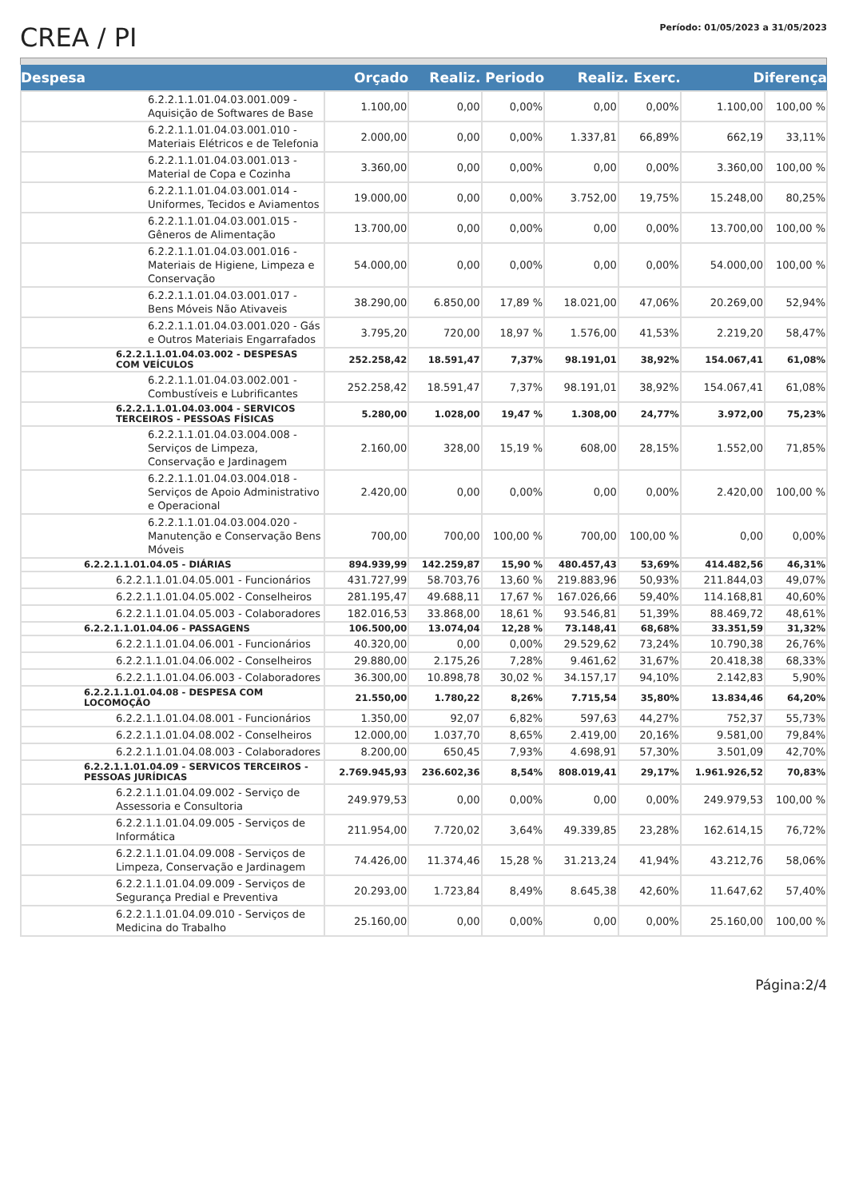CREA / PI
Período: 01/05/2023 a 31/05/2023
| Despesa | Orçado | Realiz. Periodo | | Realiz. Exerc. | | Diferença | |
| --- | --- | --- | --- | --- | --- | --- | --- |
| 6.2.2.1.1.01.04.03.001.009 - Aquisição de Softwares de Base | 1.100,00 | 0,00 | 0,00% | 0,00 | 0,00% | 1.100,00 | 100,00 % |
| 6.2.2.1.1.01.04.03.001.010 - Materiais Elétricos e de Telefonia | 2.000,00 | 0,00 | 0,00% | 1.337,81 | 66,89% | 662,19 | 33,11% |
| 6.2.2.1.1.01.04.03.001.013 - Material de Copa e Cozinha | 3.360,00 | 0,00 | 0,00% | 0,00 | 0,00% | 3.360,00 | 100,00 % |
| 6.2.2.1.1.01.04.03.001.014 - Uniformes, Tecidos e Aviamentos | 19.000,00 | 0,00 | 0,00% | 3.752,00 | 19,75% | 15.248,00 | 80,25% |
| 6.2.2.1.1.01.04.03.001.015 - Gêneros de Alimentação | 13.700,00 | 0,00 | 0,00% | 0,00 | 0,00% | 13.700,00 | 100,00 % |
| 6.2.2.1.1.01.04.03.001.016 - Materiais de Higiene, Limpeza e Conservação | 54.000,00 | 0,00 | 0,00% | 0,00 | 0,00% | 54.000,00 | 100,00 % |
| 6.2.2.1.1.01.04.03.001.017 - Bens Móveis Não Ativaveis | 38.290,00 | 6.850,00 | 17,89 % | 18.021,00 | 47,06% | 20.269,00 | 52,94% |
| 6.2.2.1.1.01.04.03.001.020 - Gás e Outros Materiais Engarrafados | 3.795,20 | 720,00 | 18,97 % | 1.576,00 | 41,53% | 2.219,20 | 58,47% |
| 6.2.2.1.1.01.04.03.002 - DESPESAS COM VEÍCULOS | 252.258,42 | 18.591,47 | 7,37% | 98.191,01 | 38,92% | 154.067,41 | 61,08% |
| 6.2.2.1.1.01.04.03.002.001 - Combustíveis e Lubrificantes | 252.258,42 | 18.591,47 | 7,37% | 98.191,01 | 38,92% | 154.067,41 | 61,08% |
| 6.2.2.1.1.01.04.03.004 - SERVICOS TERCEIROS - PESSOAS FÍSICAS | 5.280,00 | 1.028,00 | 19,47 % | 1.308,00 | 24,77% | 3.972,00 | 75,23% |
| 6.2.2.1.1.01.04.03.004.008 - Serviços de Limpeza, Conservação e Jardinagem | 2.160,00 | 328,00 | 15,19 % | 608,00 | 28,15% | 1.552,00 | 71,85% |
| 6.2.2.1.1.01.04.03.004.018 - Serviços de Apoio Administrativo e Operacional | 2.420,00 | 0,00 | 0,00% | 0,00 | 0,00% | 2.420,00 | 100,00 % |
| 6.2.2.1.1.01.04.03.004.020 - Manutenção e Conservação Bens Móveis | 700,00 | 700,00 | 100,00 % | 700,00 | 100,00 % | 0,00 | 0,00% |
| 6.2.2.1.1.01.04.05 - DIÁRIAS | 894.939,99 | 142.259,87 | 15,90 % | 480.457,43 | 53,69% | 414.482,56 | 46,31% |
| 6.2.2.1.1.01.04.05.001 - Funcionários | 431.727,99 | 58.703,76 | 13,60 % | 219.883,96 | 50,93% | 211.844,03 | 49,07% |
| 6.2.2.1.1.01.04.05.002 - Conselheiros | 281.195,47 | 49.688,11 | 17,67 % | 167.026,66 | 59,40% | 114.168,81 | 40,60% |
| 6.2.2.1.1.01.04.05.003 - Colaboradores | 182.016,53 | 33.868,00 | 18,61 % | 93.546,81 | 51,39% | 88.469,72 | 48,61% |
| 6.2.2.1.1.01.04.06 - PASSAGENS | 106.500,00 | 13.074,04 | 12,28 % | 73.148,41 | 68,68% | 33.351,59 | 31,32% |
| 6.2.2.1.1.01.04.06.001 - Funcionários | 40.320,00 | 0,00 | 0,00% | 29.529,62 | 73,24% | 10.790,38 | 26,76% |
| 6.2.2.1.1.01.04.06.002 - Conselheiros | 29.880,00 | 2.175,26 | 7,28% | 9.461,62 | 31,67% | 20.418,38 | 68,33% |
| 6.2.2.1.1.01.04.06.003 - Colaboradores | 36.300,00 | 10.898,78 | 30,02 % | 34.157,17 | 94,10% | 2.142,83 | 5,90% |
| 6.2.2.1.1.01.04.08 - DESPESA COM LOCOMOÇÃO | 21.550,00 | 1.780,22 | 8,26% | 7.715,54 | 35,80% | 13.834,46 | 64,20% |
| 6.2.2.1.1.01.04.08.001 - Funcionários | 1.350,00 | 92,07 | 6,82% | 597,63 | 44,27% | 752,37 | 55,73% |
| 6.2.2.1.1.01.04.08.002 - Conselheiros | 12.000,00 | 1.037,70 | 8,65% | 2.419,00 | 20,16% | 9.581,00 | 79,84% |
| 6.2.2.1.1.01.04.08.003 - Colaboradores | 8.200,00 | 650,45 | 7,93% | 4.698,91 | 57,30% | 3.501,09 | 42,70% |
| 6.2.2.1.1.01.04.09 - SERVICOS TERCEIROS - PESSOAS JURÍDICAS | 2.769.945,93 | 236.602,36 | 8,54% | 808.019,41 | 29,17% | 1.961.926,52 | 70,83% |
| 6.2.2.1.1.01.04.09.002 - Serviço de Assessoria e Consultoria | 249.979,53 | 0,00 | 0,00% | 0,00 | 0,00% | 249.979,53 | 100,00 % |
| 6.2.2.1.1.01.04.09.005 - Serviços de Informática | 211.954,00 | 7.720,02 | 3,64% | 49.339,85 | 23,28% | 162.614,15 | 76,72% |
| 6.2.2.1.1.01.04.09.008 - Serviços de Limpeza, Conservação e Jardinagem | 74.426,00 | 11.374,46 | 15,28 % | 31.213,24 | 41,94% | 43.212,76 | 58,06% |
| 6.2.2.1.1.01.04.09.009 - Serviços de Segurança Predial e Preventiva | 20.293,00 | 1.723,84 | 8,49% | 8.645,38 | 42,60% | 11.647,62 | 57,40% |
| 6.2.2.1.1.01.04.09.010 - Serviços de Medicina do Trabalho | 25.160,00 | 0,00 | 0,00% | 0,00 | 0,00% | 25.160,00 | 100,00 % |
Página:2/4